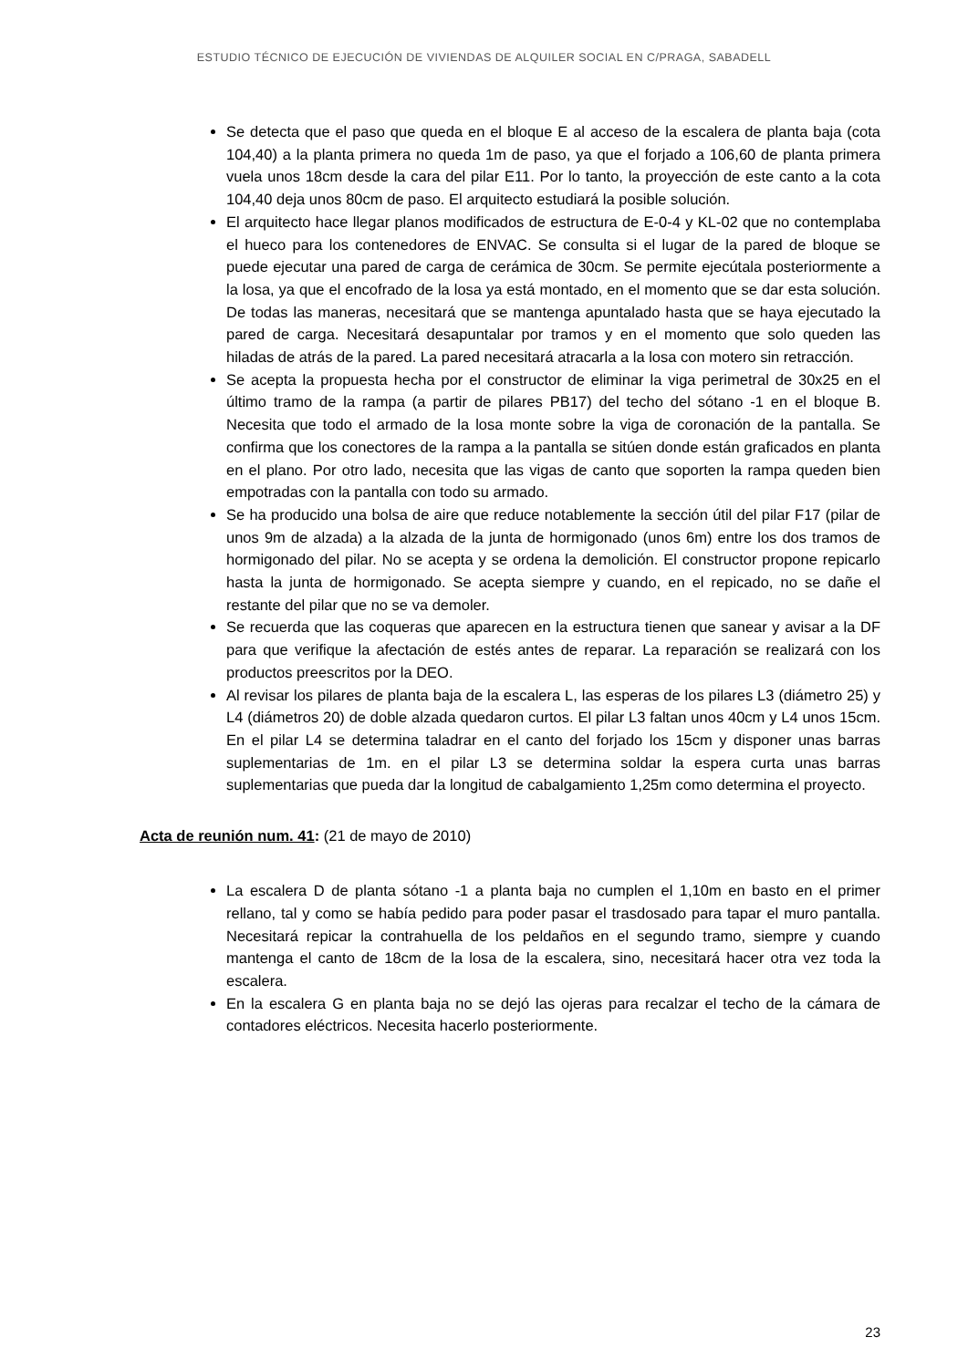ESTUDIO TÉCNICO DE EJECUCIÓN DE VIVIENDAS DE ALQUILER SOCIAL EN C/PRAGA, SABADELL
Se detecta que el paso que queda en el bloque E al acceso de la escalera de planta baja (cota 104,40) a la planta primera no queda 1m de paso, ya que el forjado a 106,60 de planta primera vuela unos 18cm desde la cara del pilar E11. Por lo tanto, la proyección de este canto a la cota 104,40 deja unos 80cm de paso. El arquitecto estudiará la posible solución.
El arquitecto hace llegar planos modificados de estructura de E-0-4 y KL-02 que no contemplaba el hueco para los contenedores de ENVAC. Se consulta si el lugar de la pared de bloque se puede ejecutar una pared de carga de cerámica de 30cm. Se permite ejecútala posteriormente a la losa, ya que el encofrado de la losa ya está montado, en el momento que se dar esta solución. De todas las maneras, necesitará que se mantenga apuntalado hasta que se haya ejecutado la pared de carga. Necesitará desapuntalar por tramos y en el momento que solo queden las hiladas de atrás de la pared. La pared necesitará atracarla a la losa con motero sin retracción.
Se acepta la propuesta hecha por el constructor de eliminar la viga perimetral de 30x25 en el último tramo de la rampa (a partir de pilares PB17) del techo del sótano -1 en el bloque B. Necesita que todo el armado de la losa monte sobre la viga de coronación de la pantalla. Se confirma que los conectores de la rampa a la pantalla se sitúen donde están graficados en planta en el plano. Por otro lado, necesita que las vigas de canto que soporten la rampa queden bien empotradas con la pantalla con todo su armado.
Se ha producido una bolsa de aire que reduce notablemente la sección útil del pilar F17 (pilar de unos 9m de alzada) a la alzada de la junta de hormigonado (unos 6m) entre los dos tramos de hormigonado del pilar. No se acepta y se ordena la demolición. El constructor propone repicarlo hasta la junta de hormigonado. Se acepta siempre y cuando, en el repicado, no se dañe el restante del pilar que no se va demoler.
Se recuerda que las coqueras que aparecen en la estructura tienen que sanear y avisar a la DF para que verifique la afectación de estés antes de reparar. La reparación se realizará con los productos preescritos por la DEO.
Al revisar los pilares de planta baja de la escalera L, las esperas de los pilares L3 (diámetro 25) y L4 (diámetros 20) de doble alzada quedaron curtos. El pilar L3 faltan unos 40cm y L4 unos 15cm. En el pilar L4 se determina taladrar en el canto del forjado los 15cm y disponer unas barras suplementarias de 1m. en el pilar L3 se determina soldar la espera curta unas barras suplementarias que pueda dar la longitud de cabalgamiento 1,25m como determina el proyecto.
Acta de reunión num. 41: (21 de mayo de 2010)
La escalera D de planta sótano -1 a planta baja no cumplen el 1,10m en basto en el primer rellano, tal y como se había pedido para poder pasar el trasdosado para tapar el muro pantalla. Necesitará repicar la contrahuella de los peldaños en el segundo tramo, siempre y cuando mantenga el canto de 18cm de la losa de la escalera, sino, necesitará hacer otra vez toda la escalera.
En la escalera G en planta baja no se dejó las ojeras para recalzar el techo de la cámara de contadores eléctricos. Necesita hacerlo posteriormente.
23